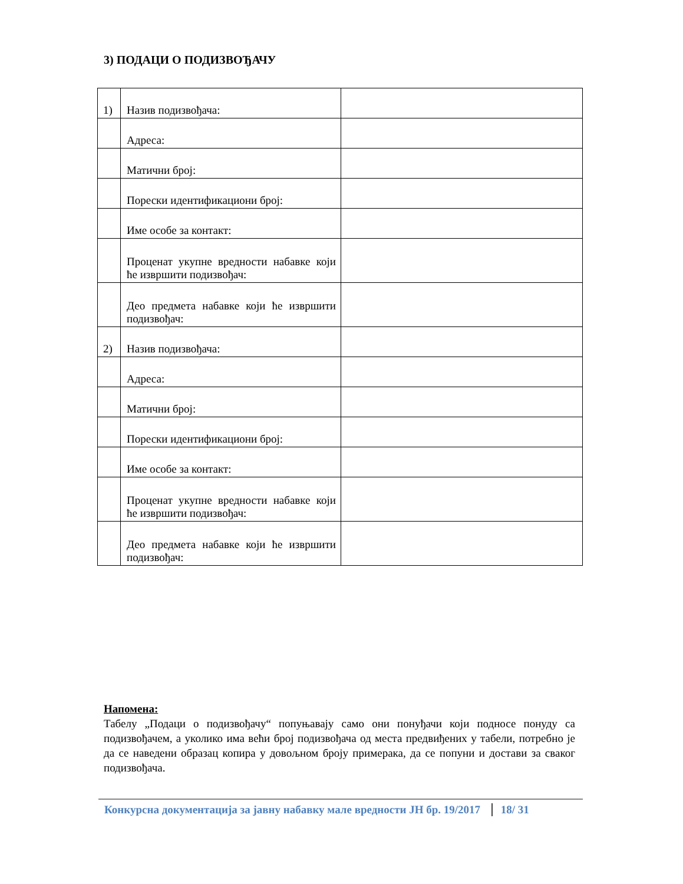3) ПОДАЦИ О ПОДИЗВОЂАЧУ
| 1) | Назив подизвођача: | |
| | Адреса: | |
| | Матични број: | |
| | Порески идентификациони број: | |
| | Име особе за контакт: | |
| | Проценат укупне вредности набавке који ће извршити подизвођач: | |
| | Део предмета набавке који ће извршити подизвођач: | |
| 2) | Назив подизвођача: | |
| | Адреса: | |
| | Матични број: | |
| | Порески идентификациони број: | |
| | Име особе за контакт: | |
| | Проценат укупне вредности набавке који ће извршити подизвођач: | |
| | Део предмета набавке који ће извршити подизвођач: | |
Напомена:
Табелу „Подаци о подизвођачу“ попуњавају само они понуђачи који подносе понуду са подизвођачем, а уколико има већи број подизвођача од места предвиђених у табели, потребно је да се наведени образац копира у довољном броју примерака, да се попуни и достави за сваког подизвођача.
Конкурсна документација за јавну набавку мале вредности ЈН бр. 19/2017 18/ 31